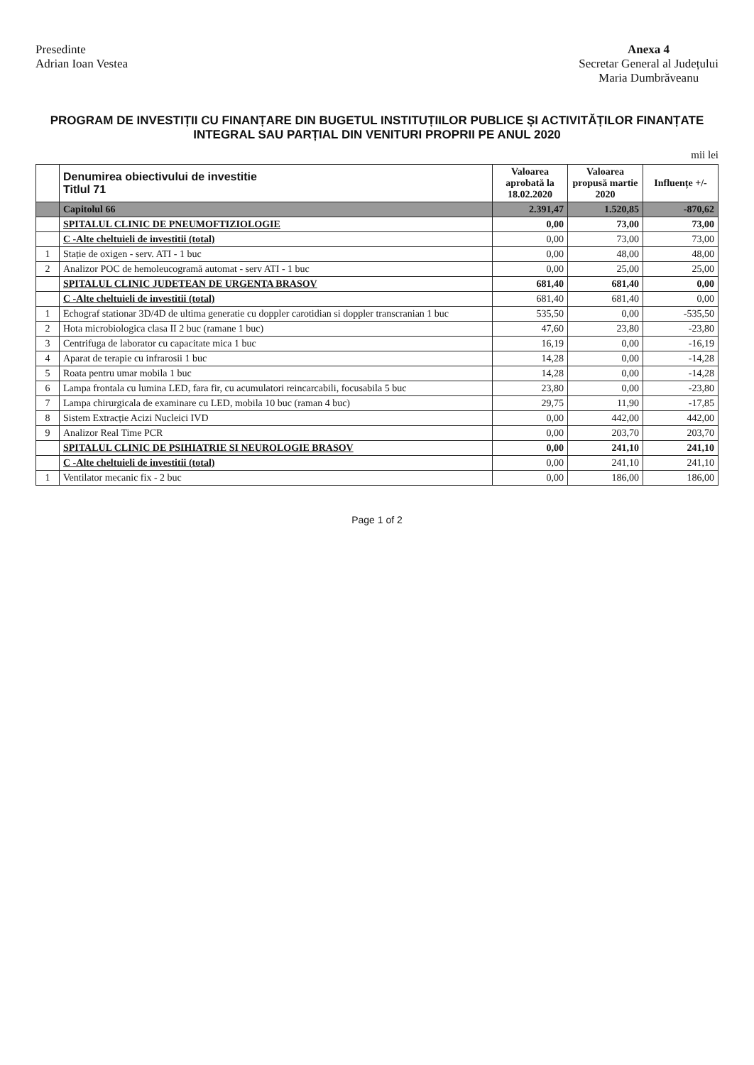Presedinte
Adrian Ioan Vestea
Anexa 4
Secretar General al Județului
Maria Dumbrăveanu
PROGRAM DE INVESTIȚII CU FINANȚARE DIN BUGETUL INSTITUȚIILOR PUBLICE ȘI ACTIVITĂȚILOR FINANȚATE INTEGRAL SAU PARȚIAL DIN VENITURI PROPRII PE ANUL 2020
mii lei
| | Denumirea obiectivului de investitie Titlul 71 | Valoarea aprobată la 18.02.2020 | Valoarea propusă martie 2020 | Influențe +/- |
| --- | --- | --- | --- | --- |
| | Capitolul 66 | 2.391,47 | 1.520,85 | -870,62 |
| | SPITALUL CLINIC DE PNEUMOFTIZIOLOGIE | 0,00 | 73,00 | 73,00 |
| | C -Alte cheltuieli de investitii (total) | 0,00 | 73,00 | 73,00 |
| 1 | Stație de oxigen - serv. ATI - 1 buc | 0,00 | 48,00 | 48,00 |
| 2 | Analizor POC de hemoleucogramă automat - serv ATI - 1 buc | 0,00 | 25,00 | 25,00 |
| | SPITALUL CLINIC JUDETEAN DE URGENTA BRASOV | 681,40 | 681,40 | 0,00 |
| | C -Alte cheltuieli de investitii (total) | 681,40 | 681,40 | 0,00 |
| 1 | Echograf stationar 3D/4D de ultima generatie cu doppler carotidian si doppler transcranian 1 buc | 535,50 | 0,00 | -535,50 |
| 2 | Hota microbiologica clasa II 2 buc (ramane 1 buc) | 47,60 | 23,80 | -23,80 |
| 3 | Centrifuga de laborator cu capacitate mica 1 buc | 16,19 | 0,00 | -16,19 |
| 4 | Aparat de terapie cu infrarosii 1 buc | 14,28 | 0,00 | -14,28 |
| 5 | Roata pentru umar mobila 1 buc | 14,28 | 0,00 | -14,28 |
| 6 | Lampa frontala cu lumina LED, fara fir, cu acumulatori reincarcabili, focusabila 5 buc | 23,80 | 0,00 | -23,80 |
| 7 | Lampa chirurgicala de examinare cu LED, mobila 10 buc (raman 4 buc) | 29,75 | 11,90 | -17,85 |
| 8 | Sistem Extracție Acizi Nucleici IVD | 0,00 | 442,00 | 442,00 |
| 9 | Analizor Real Time PCR | 0,00 | 203,70 | 203,70 |
| | SPITALUL CLINIC DE PSIHIATRIE SI NEUROLOGIE BRASOV | 0,00 | 241,10 | 241,10 |
| | C -Alte cheltuieli de investitii (total) | 0,00 | 241,10 | 241,10 |
| 1 | Ventilator mecanic fix - 2 buc | 0,00 | 186,00 | 186,00 |
Page 1 of 2